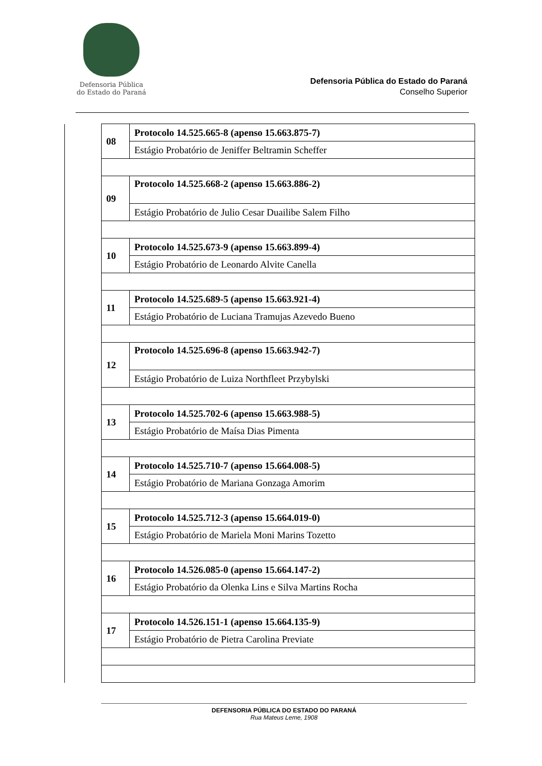Defensoria Pública
do Estado do Paraná
Defensoria Pública do Estado do Paraná
Conselho Superior
| | 08 | Protocolo 14.525.665-8 (apenso 15.663.875-7) |
| | | Estágio Probatório de Jeniffer Beltramin Scheffer |
| | 09 | Protocolo 14.525.668-2 (apenso 15.663.886-2) |
| | | Estágio Probatório de Julio Cesar Duailibe Salem Filho |
| | 10 | Protocolo 14.525.673-9 (apenso 15.663.899-4) |
| | | Estágio Probatório de Leonardo Alvite Canella |
| | 11 | Protocolo 14.525.689-5 (apenso 15.663.921-4) |
| | | Estágio Probatório de Luciana Tramujas Azevedo Bueno |
| | 12 | Protocolo 14.525.696-8 (apenso 15.663.942-7) |
| | | Estágio Probatório de Luiza Northfleet Przybylski |
| | 13 | Protocolo 14.525.702-6 (apenso 15.663.988-5) |
| | | Estágio Probatório de Maísa Dias Pimenta |
| | 14 | Protocolo 14.525.710-7 (apenso 15.664.008-5) |
| | | Estágio Probatório de Mariana Gonzaga Amorim |
| | 15 | Protocolo 14.525.712-3 (apenso 15.664.019-0) |
| | | Estágio Probatório de Mariela Moni Marins Tozetto |
| | 16 | Protocolo 14.526.085-0 (apenso 15.664.147-2) |
| | | Estágio Probatório da Olenka Lins e Silva Martins Rocha |
| | 17 | Protocolo 14.526.151-1 (apenso 15.664.135-9) |
| | | Estágio Probatório de Pietra Carolina Previate |
DEFENSORIA PÚBLICA DO ESTADO DO PARANÁ
Rua Mateus Leme, 1908